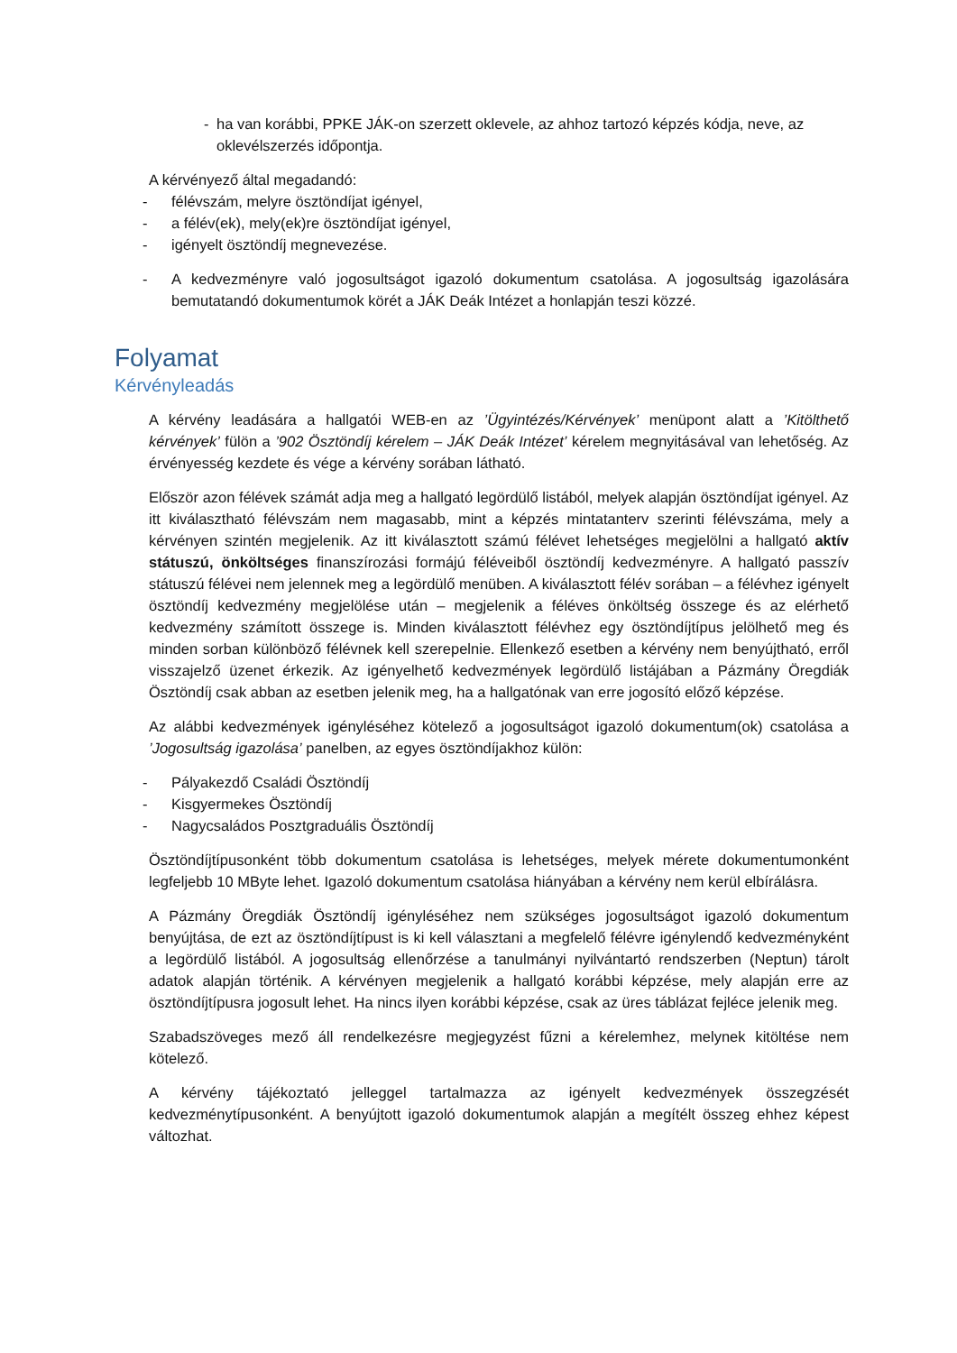- ha van korábbi, PPKE JÁK-on szerzett oklevele, az ahhoz tartozó képzés kódja, neve, az oklevélszerzés időpontja.
A kérvényező által megadandó:
- félévszám, melyre ösztöndíjat igényel,
- a félév(ek), mely(ek)re ösztöndíjat igényel,
- igényelt ösztöndíj megnevezése.
- A kedvezményre való jogosultságot igazoló dokumentum csatolása. A jogosultság igazolására bemutatandó dokumentumok körét a JÁK Deák Intézet a honlapján teszi közzé.
Folyamat
Kérvényleadás
A kérvény leadására a hallgatói WEB-en az ’Ügyintézés/Kérvények’ menüpont alatt a ’Kitölthető kérvények’ fülön a ’902 Ösztöndíj kérelem – JÁK Deák Intézet’ kérelem megnyitásával van lehetőség. Az érvényesség kezdete és vége a kérvény sorában látható.
Először azon félévek számát adja meg a hallgató legördülő listából, melyek alapján ösztöndíjat igényel. Az itt kiválasztható félévszám nem magasabb, mint a képzés mintatanterv szerinti félévszáma, mely a kérvényen szintén megjelenik. Az itt kiválasztott számú félévet lehetséges megjelölni a hallgató aktív státuszú, önköltséges finanszírozási formájú féléveiből ösztöndíj kedvezményre. A hallgató passzív státuszú félévei nem jelennek meg a legördülő menüben. A kiválasztott félév sorában – a félévhez igényelt ösztöndíj kedvezmény megjelölése után – megjelenik a féléves önköltség összege és az elérhető kedvezmény számított összege is. Minden kiválasztott félévhez egy ösztöndíjtípus jelölhető meg és minden sorban különböző félévnek kell szerepelnie. Ellenkező esetben a kérvény nem benyújtható, erről visszajelző üzenet érkezik. Az igényelhető kedvezmények legördülő listájában a Pázmány Öregdiák Ösztöndíj csak abban az esetben jelenik meg, ha a hallgatónak van erre jogosító előző képzése.
Az alábbi kedvezmények igényléséhez kötelező a jogosultságot igazoló dokumentum(ok) csatolása a ’Jogosultság igazolása’ panelben, az egyes ösztöndíjakhoz külön:
- Pályakezdő Családi Ösztöndíj
- Kisgyermekes Ösztöndíj
- Nagycsaládos Posztgraduális Ösztöndíj
Ösztöndíjtípusonként több dokumentum csatolása is lehetséges, melyek mérete dokumentumonként legfeljebb 10 MByte lehet. Igazoló dokumentum csatolása hiányában a kérvény nem kerül elbírálásra.
A Pázmány Öregdiák Ösztöndíj igényléséhez nem szükséges jogosultságot igazoló dokumentum benyújtása, de ezt az ösztöndíjtípust is ki kell választani a megfelelő félévre igénylendő kedvezményként a legördülő listából. A jogosultság ellenőrzése a tanulmányi nyilvántartó rendszerben (Neptun) tárolt adatok alapján történik. A kérvényen megjelenik a hallgató korábbi képzése, mely alapján erre az ösztöndíjtípusra jogosult lehet. Ha nincs ilyen korábbi képzése, csak az üres táblázat fejléce jelenik meg.
Szabadszöveges mező áll rendelkezésre megjegyzést fűzni a kérelemhez, melynek kitöltése nem kötelező.
A kérvény tájékoztató jelleggel tartalmazza az igényelt kedvezmények összegzését kedvezménytípusonként. A benyújtott igazoló dokumentumok alapján a megítélt összeg ehhez képest változhat.